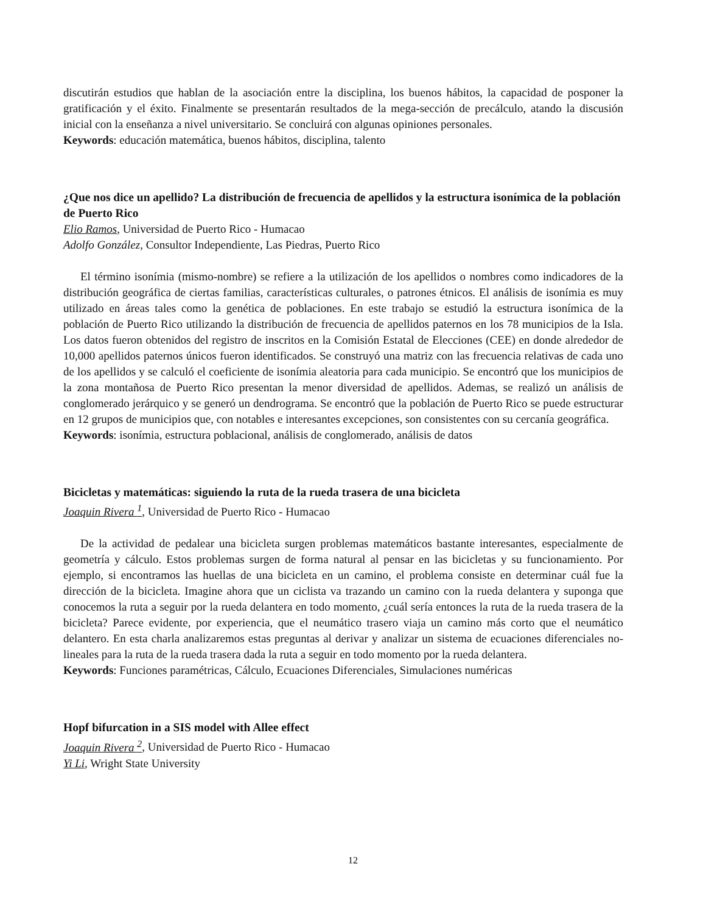discutirán estudios que hablan de la asociación entre la disciplina, los buenos hábitos, la capacidad de posponer la gratificación y el éxito. Finalmente se presentarán resultados de la mega-sección de precálculo, atando la discusión inicial con la enseñanza a nivel universitario. Se concluirá con algunas opiniones personales.
Keywords: educación matemática, buenos hábitos, disciplina, talento
¿Que nos dice un apellido? La distribución de frecuencia de apellidos y la estructura isonímica de la población de Puerto Rico
Elio Ramos, Universidad de Puerto Rico - Humacao
Adolfo González, Consultor Independiente, Las Piedras, Puerto Rico
El término isonímia (mismo-nombre) se refiere a la utilización de los apellidos o nombres como indicadores de la distribución geográfica de ciertas familias, características culturales, o patrones étnicos. El análisis de isonímia es muy utilizado en áreas tales como la genética de poblaciones. En este trabajo se estudió la estructura isonímica de la población de Puerto Rico utilizando la distribución de frecuencia de apellidos paternos en los 78 municipios de la Isla. Los datos fueron obtenidos del registro de inscritos en la Comisión Estatal de Elecciones (CEE) en donde alrededor de 10,000 apellidos paternos únicos fueron identificados. Se construyó una matriz con las frecuencia relativas de cada uno de los apellidos y se calculó el coeficiente de isonímia aleatoria para cada municipio. Se encontró que los municipios de la zona montañosa de Puerto Rico presentan la menor diversidad de apellidos. Ademas, se realizó un análisis de conglomerado jerárquico y se generó un dendrograma. Se encontró que la población de Puerto Rico se puede estructurar en 12 grupos de municipios que, con notables e interesantes excepciones, son consistentes con su cercanía geográfica.
Keywords: isonímia, estructura poblacional, análisis de conglomerado, análisis de datos
Bicicletas y matemáticas: siguiendo la ruta de la rueda trasera de una bicicleta
Joaquin Rivera <sup>1</sup>, Universidad de Puerto Rico - Humacao
De la actividad de pedalear una bicicleta surgen problemas matemáticos bastante interesantes, especialmente de geometría y cálculo. Estos problemas surgen de forma natural al pensar en las bicicletas y su funcionamiento. Por ejemplo, si encontramos las huellas de una bicicleta en un camino, el problema consiste en determinar cuál fue la dirección de la bicicleta. Imagine ahora que un ciclista va trazando un camino con la rueda delantera y suponga que conocemos la ruta a seguir por la rueda delantera en todo momento, ¿cuál sería entonces la ruta de la rueda trasera de la bicicleta? Parece evidente, por experiencia, que el neumático trasero viaja un camino más corto que el neumático delantero. En esta charla analizaremos estas preguntas al derivar y analizar un sistema de ecuaciones diferenciales no-lineales para la ruta de la rueda trasera dada la ruta a seguir en todo momento por la rueda delantera.
Keywords: Funciones paramétricas, Cálculo, Ecuaciones Diferenciales, Simulaciones numéricas
Hopf bifurcation in a SIS model with Allee effect
Joaquin Rivera <sup>2</sup>, Universidad de Puerto Rico - Humacao
Yi Li, Wright State University
12